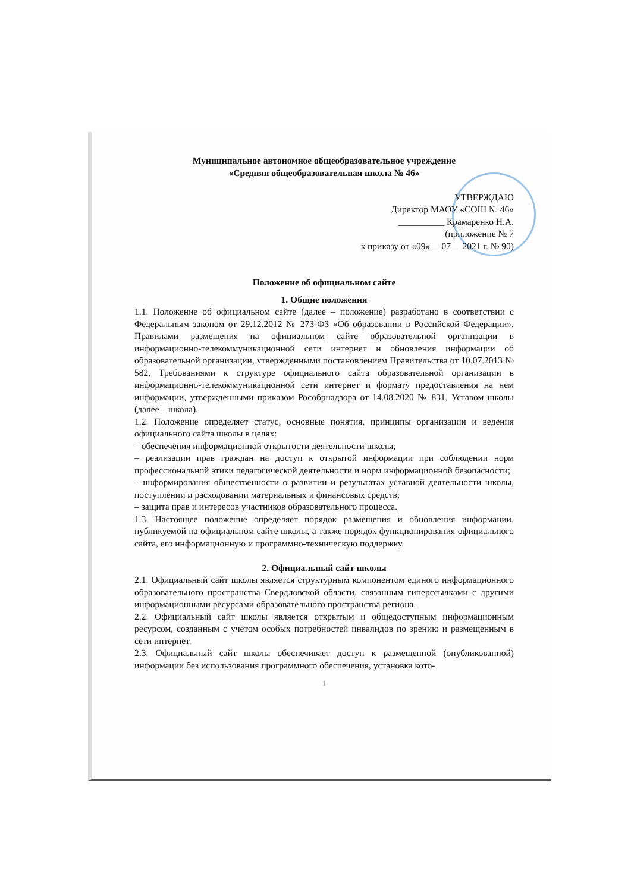Муниципальное автономное общеобразовательное учреждение
«Средняя общеобразовательная школа № 46»
УТВЕРЖДАЮ
Директор МАОУ «СОШ № 46»
__________ Крамаренко Н.А.
(приложение № 7
к приказу от «09» __07__ 2021 г. № 90)
Положение об официальном сайте
1. Общие положения
1.1. Положение об официальном сайте (далее – положение) разработано в соответствии с Федеральным законом от 29.12.2012 № 273-ФЗ «Об образовании в Российской Федерации», Правилами размещения на официальном сайте образовательной организации в информационно-телекоммуникационной сети интернет и обновления информации об образовательной организации, утвержденными постановлением Правительства от 10.07.2013 № 582, Требованиями к структуре официального сайта образовательной организации в информационно-телекоммуникационной сети интернет и формату предоставления на нем информации, утвержденными приказом Рособрнадзора от 14.08.2020 № 831, Уставом школы (далее – школа).
1.2. Положение определяет статус, основные понятия, принципы организации и ведения официального сайта школы в целях:
– обеспечения информационной открытости деятельности школы;
– реализации прав граждан на доступ к открытой информации при соблюдении норм профессиональной этики педагогической деятельности и норм информационной безопасности;
– информирования общественности о развитии и результатах уставной деятельности школы, поступлении и расходовании материальных и финансовых средств;
– защита прав и интересов участников образовательного процесса.
1.3. Настоящее положение определяет порядок размещения и обновления информации, публикуемой на официальном сайте школы, а также порядок функционирования официального сайта, его информационную и программно-техническую поддержку.
2. Официальный сайт школы
2.1. Официальный сайт школы является структурным компонентом единого информационного образовательного пространства Свердловской области, связанным гиперссылками с другими информационными ресурсами образовательного пространства региона.
2.2. Официальный сайт школы является открытым и общедоступным информационным ресурсом, созданным с учетом особых потребностей инвалидов по зрению и размещенным в сети интернет.
2.3. Официальный сайт школы обеспечивает доступ к размещенной (опубликованной) информации без использования программного обеспечения, установка кото-
1